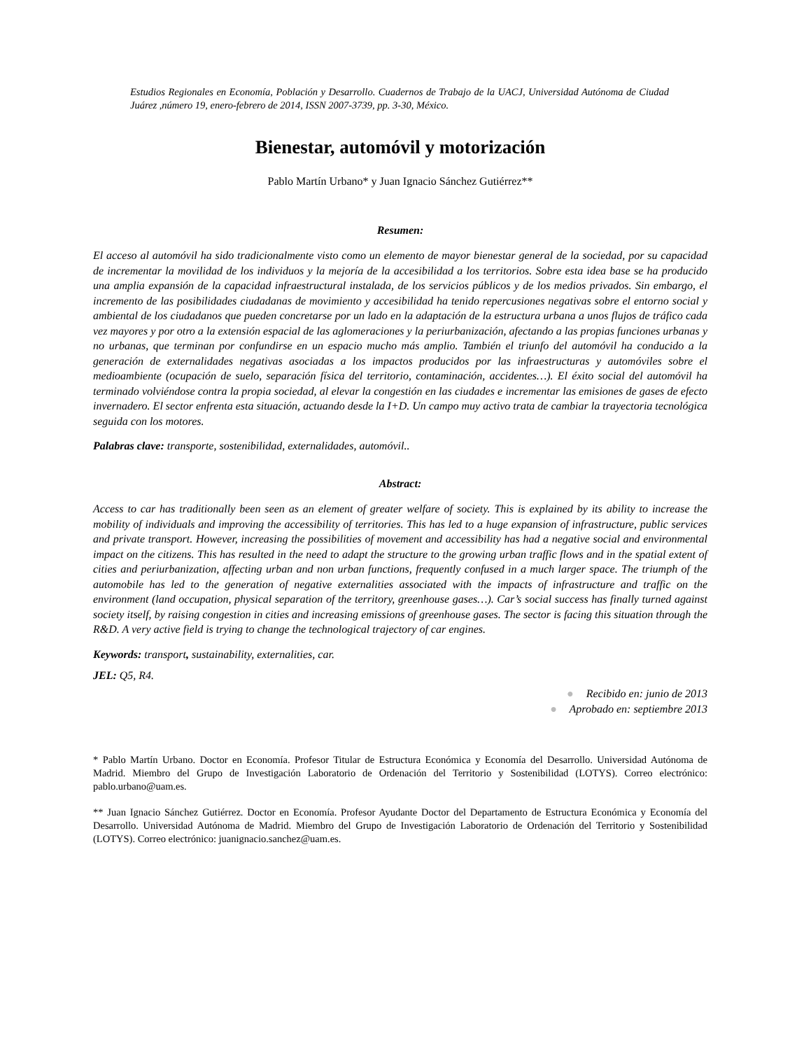Estudios Regionales en Economía, Población y Desarrollo. Cuadernos de Trabajo de la UACJ, Universidad Autónoma de Ciudad Juárez ,número 19, enero-febrero de 2014, ISSN 2007-3739, pp. 3-30, México.
Bienestar, automóvil y motorización
Pablo Martín Urbano* y Juan Ignacio Sánchez Gutiérrez**
Resumen:
El acceso al automóvil ha sido tradicionalmente visto como un elemento de mayor bienestar general de la sociedad, por su capacidad de incrementar la movilidad de los individuos y la mejoría de la accesibilidad a los territorios. Sobre esta idea base se ha producido una amplia expansión de la capacidad infraestructural instalada, de los servicios públicos y de los medios privados. Sin embargo, el incremento de las posibilidades ciudadanas de movimiento y accesibilidad ha tenido repercusiones negativas sobre el entorno social y ambiental de los ciudadanos que pueden concretarse por un lado en la adaptación de la estructura urbana a unos flujos de tráfico cada vez mayores y por otro a la extensión espacial de las aglomeraciones y la periurbanización, afectando a las propias funciones urbanas y no urbanas, que terminan por confundirse en un espacio mucho más amplio. También el triunfo del automóvil ha conducido a la generación de externalidades negativas asociadas a los impactos producidos por las infraestructuras y automóviles sobre el medioambiente (ocupación de suelo, separación física del territorio, contaminación, accidentes…). El éxito social del automóvil ha terminado volviéndose contra la propia sociedad, al elevar la congestión en las ciudades e incrementar las emisiones de gases de efecto invernadero. El sector enfrenta esta situación, actuando desde la I+D. Un campo muy activo trata de cambiar la trayectoria tecnológica seguida con los motores.
Palabras clave: transporte, sostenibilidad, externalidades, automóvil..
Abstract:
Access to car has traditionally been seen as an element of greater welfare of society. This is explained by its ability to increase the mobility of individuals and improving the accessibility of territories. This has led to a huge expansion of infrastructure, public services and private transport. However, increasing the possibilities of movement and accessibility has had a negative social and environmental impact on the citizens. This has resulted in the need to adapt the structure to the growing urban traffic flows and in the spatial extent of cities and periurbanization, affecting urban and non urban functions, frequently confused in a much larger space. The triumph of the automobile has led to the generation of negative externalities associated with the impacts of infrastructure and traffic on the environment (land occupation, physical separation of the territory, greenhouse gases…). Car’s social success has finally turned against society itself, by raising congestion in cities and increasing emissions of greenhouse gases. The sector is facing this situation through the R&D. A very active field is trying to change the technological trajectory of car engines.
Keywords: transport, sustainability, externalities, car.
JEL: Q5, R4.
● Recibido en: junio de 2013
● Aprobado en: septiembre 2013
* Pablo Martín Urbano. Doctor en Economía. Profesor Titular de Estructura Económica y Economía del Desarrollo. Universidad Autónoma de Madrid. Miembro del Grupo de Investigación Laboratorio de Ordenación del Territorio y Sostenibilidad (LOTYS). Correo electrónico: pablo.urbano@uam.es.
** Juan Ignacio Sánchez Gutiérrez. Doctor en Economía. Profesor Ayudante Doctor del Departamento de Estructura Económica y Economía del Desarrollo. Universidad Autónoma de Madrid. Miembro del Grupo de Investigación Laboratorio de Ordenación del Territorio y Sostenibilidad (LOTYS). Correo electrónico: juanignacio.sanchez@uam.es.